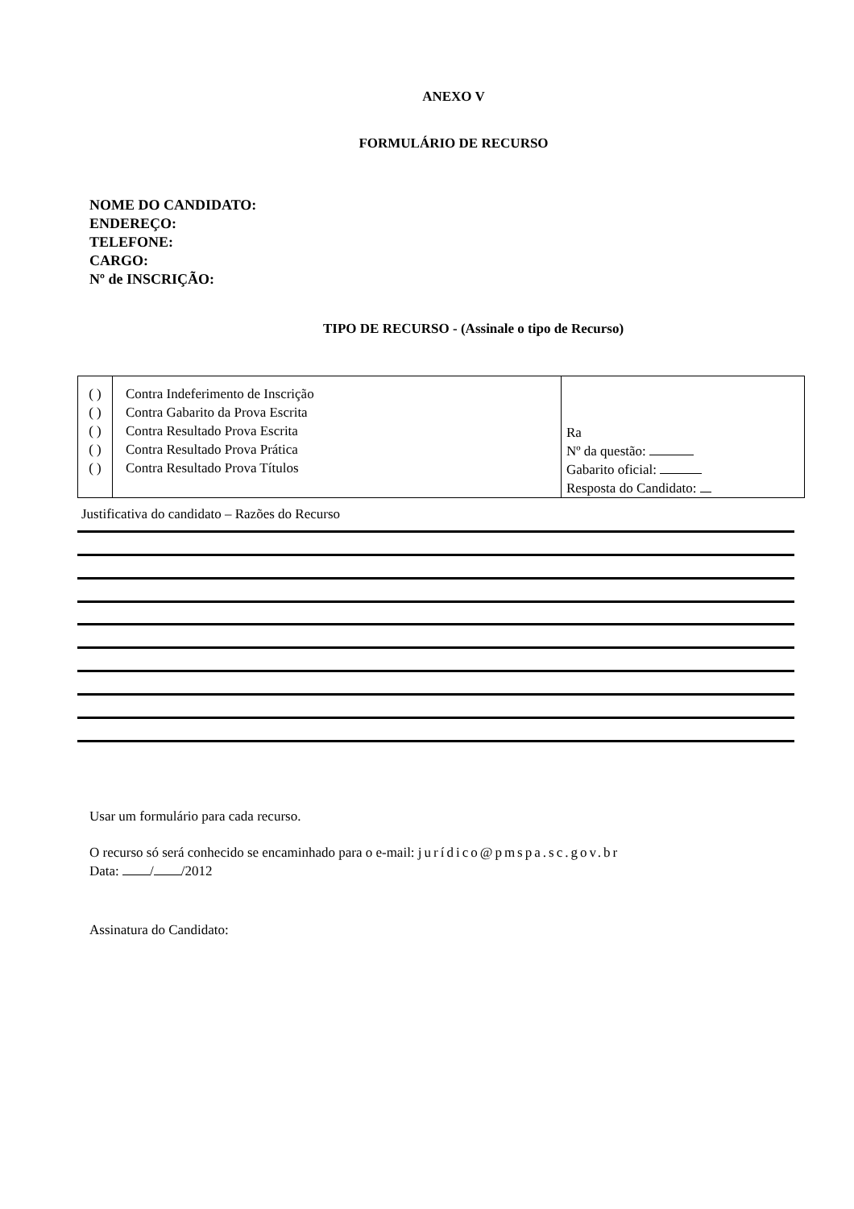ANEXO V
FORMULÁRIO DE RECURSO
NOME DO CANDIDATO:
ENDEREÇO:
TELEFONE:
CARGO:
Nº de INSCRIÇÃO:
TIPO DE RECURSO - (Assinale o tipo de Recurso)
| ( ) ( ) ( ) ( ) ( ) | Contra Indeferimento de Inscrição Contra Gabarito da Prova Escrita Contra Resultado Prova Escrita Contra Resultado Prova Prática Contra Resultado Prova Títulos | Ra Nº da questão: Gabarito oficial: Resposta do Candidato: |
Justificativa do candidato – Razões do Recurso
Usar um formulário para cada recurso.
O recurso só será conhecido se encaminhado para o e-mail: jurídico@pmspa.sc.gov.br
Data: / /2012
Assinatura do Candidato: